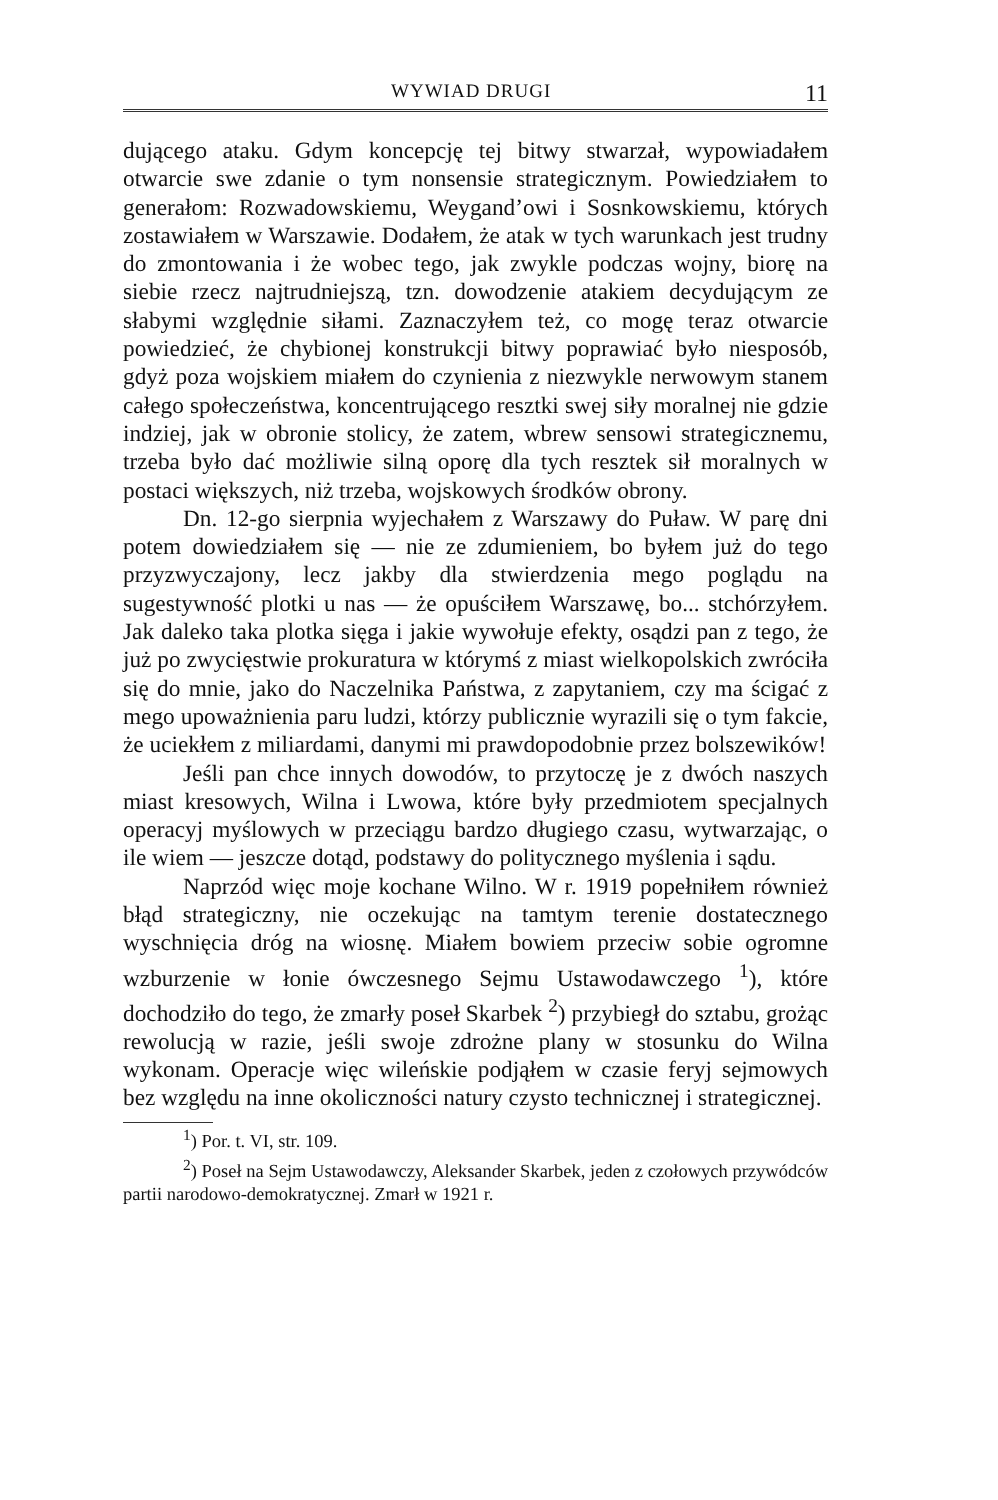WYWIAD DRUGI 11
dującego ataku. Gdym koncepcję tej bitwy stwarzał, wypowiadałem otwarcie swe zdanie o tym nonsensie strategicznym. Powiedziałem to generałom: Rozwadowskiemu, Weygand’owi i Sosnkowskiemu, których zostawiałem w Warszawie. Dodałem, że atak w tych warunkach jest trudny do zmontowania i że wobec tego, jak zwykle podczas wojny, biorę na siebie rzecz najtrudniejszą, tzn. dowodzenie atakiem decydującym ze słabymi względnie siłami. Zaznaczyłem też, co mogę teraz otwarcie powiedzieć, że chybionej konstrukcji bitwy poprawiać było niesposób, gdyż poza wojskiem miałem do czynienia z niezwykle nerwowym stanem całego społeczeństwa, koncentrującego resztki swej siły moralnej nie gdzie indziej, jak w obronie stolicy, że zatem, wbrew sensowi strategicznemu, trzeba było dać możliwie silną oporę dla tych resztek sił moralnych w postaci większych, niż trzeba, wojskowych środków obrony.
Dn. 12-go sierpnia wyjechałem z Warszawy do Puław. W parę dni potem dowiedziałem się — nie ze zdumieniem, bo byłem już do tego przyzwyczajony, lecz jakby dla stwierdzenia mego poglądu na sugestywność plotki u nas — że opuściłem Warszawę, bo... stchórzyłem. Jak daleko taka plotka sięga i jakie wywołuje efekty, osądzi pan z tego, że już po zwycięstwie prokuratura w którymś z miast wielkopolskich zwróciła się do mnie, jako do Naczelnika Państwa, z zapytaniem, czy ma ścigać z mego upoważnienia paru ludzi, którzy publicznie wyrazili się o tym fakcie, że uciekłem z miliardami, danymi mi prawdopodobnie przez bolszewików!
Jeśli pan chce innych dowodów, to przytoczę je z dwóch naszych miast kresowych, Wilna i Lwowa, które były przedmiotem specjalnych operacyj myślowych w przeciągu bardzo długiego czasu, wytwarzając, o ile wiem — jeszcze dotąd, podstawy do politycznego myślenia i sądu.
Naprzód więc moje kochane Wilno. W r. 1919 popełniłem również błąd strategiczny, nie oczekując na tamtym terenie dostatecznego wyschnięcia dróg na wiosnę. Miałem bowiem przeciw sobie ogromne wzburzenie w łonie ówczesnego Sejmu Ustawodawczego <sup>1</sup>), które dochodziło do tego, że zmarły poseł Skarbek <sup>2</sup>) przybiegł do sztabu, grożąc rewolucją w razie, jeśli swoje zdrożne plany w stosunku do Wilna wykonam. Operacje więc wileńskie podjąłem w czasie feryj sejmowych bez względu na inne okoliczności natury czysto technicznej i strategicznej.
<sup>1</sup>) Por. t. VI, str. 109.
<sup>2</sup>) Poseł na Sejm Ustawodawczy, Aleksander Skarbek, jeden z czołowych przywódców partii narodowo-demokratycznej. Zmarł w 1921 r.